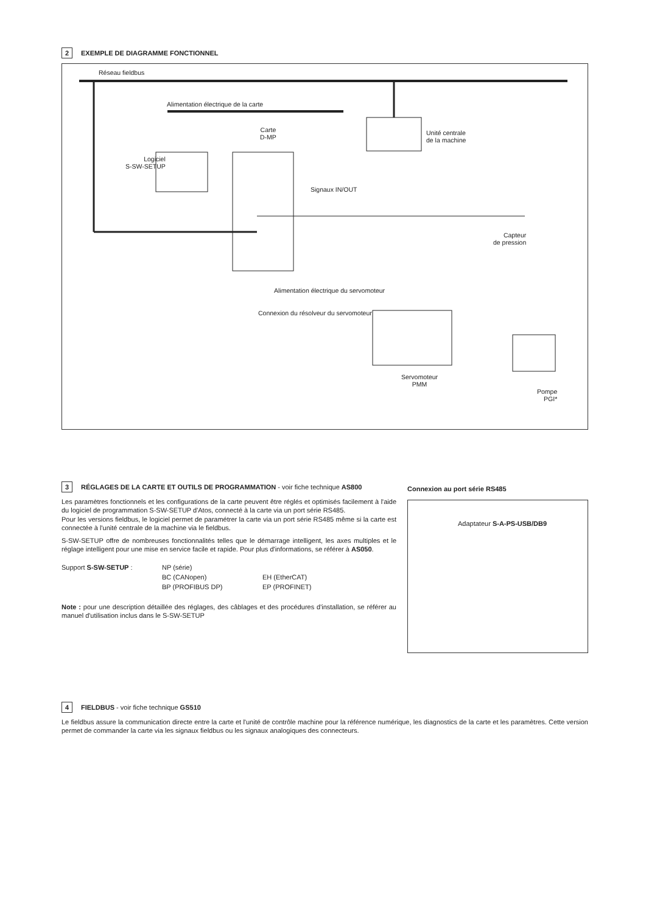2 EXEMPLE DE DIAGRAMME FONCTIONNEL
Réseau fieldbus
Alimentation électrique de la carte
Carte
D-MP
Unité centrale
de la machine
Logiciel
S-SW-SETUP
Signaux IN/OUT
Capteur
de pression
Alimentation électrique du servomoteur
Connexion du résolveur du servomoteur
Servomoteur
PMM
Pompe
PGI*
3 RÉGLAGES DE LA CARTE ET OUTILS DE PROGRAMMATION - voir fiche technique AS800
Les paramètres fonctionnels et les configurations de la carte peuvent être réglés et optimisés facilement à l'aide du logiciel de programmation S-SW-SETUP d'Atos, connecté à la carte via un port série RS485.
Pour les versions fieldbus, le logiciel permet de paramétrer la carte via un port série RS485 même si la carte est connectée à l'unité centrale de la machine via le fieldbus.
S-SW-SETUP offre de nombreuses fonctionnalités telles que le démarrage intelligent, les axes multiples et le réglage intelligent pour une mise en service facile et rapide. Pour plus d'informations, se référer à AS050.
| Support S-SW-SETUP : | NP (série) | |
| | BC (CANopen) | EH (EtherCAT) |
| | BP (PROFIBUS DP) | EP (PROFINET) |
Note : pour une description détaillée des réglages, des câblages et des procédures d'installation, se référer au manuel d'utilisation inclus dans le S-SW-SETUP
Connexion au port série RS485
Adaptateur S-A-PS-USB/DB9
4 FIELDBUS - voir fiche technique GS510
Le fieldbus assure la communication directe entre la carte et l'unité de contrôle machine pour la référence numérique, les diagnostics de la carte et les paramètres. Cette version permet de commander la carte via les signaux fieldbus ou les signaux analogiques des connecteurs.